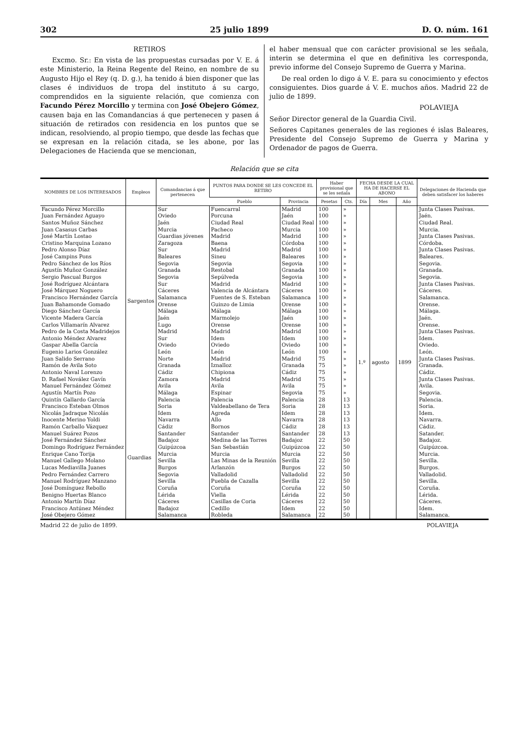302 25 julio 1899 D. O. núm. 161
RETIROS
Excmo. Sr.: En vista de las propuestas cursadas por V. E. á este Ministerio, la Reina Regente del Reino, en nombre de su Augusto Hijo el Rey (q. D. g.), ha tenido á bien disponer que las clases é individuos de tropa del instituto á su cargo, comprendidos en la siguiente relación, que comienza con Facundo Pérez Morcillo y termina con José Obejero Gómez, causen baja en las Comandancias á que pertenecen y pasen á situación de retirados con residencia en los puntos que se indican, resolviendo, al propio tiempo, que desde las fechas que se expresan en la relación citada, se les abone, por las Delegaciones de Hacienda que se mencionan,
el haber mensual que con carácter provisional se les señala, interin se determina el que en definitiva les corresponda, previo informe del Consejo Supremo de Guerra y Marina.
De real orden lo digo á V. E. para su conocimiento y efectos consiguientes. Dios guarde á V. E. muchos años. Madrid 22 de julio de 1899.
POLAVIEJA
Señor Director general de la Guardia Civil.
Señores Capitanes generales de las regiones é islas Baleares, Presidente del Consejo Supremo de Guerra y Marina y Ordenador de pagos de Guerra.
Relación que se cita
| NOMBRES DE LOS INTERESADOS | Empleos | Comandancias á que pertenecen | PUNTOS PARA DONDE SE LES CONCEDE EL RETIRO | | Haber provisional que se les señala | | FECHA DESDE LA CUAL HA DE HACERSE EL ABONO | | | Delegaciones de Hacienda que deben satisfacer los haberes |
| --- | --- | --- | --- | --- | --- | --- | --- | --- | --- | --- |
| | | | Pueblo | Provincia | Pesetas | Cts. | Día | Mes | Año | |
| Facundo Pérez Morcillo | Sargentos | Sur | Fuencarral | Madrid | 100 | » | 1.º | agosto | 1899 | Junta Clases Pasivas. |
| Juan Fernández Aguayo | | Oviedo | Porcuna | Jaén | 100 | » | | | | Jaén. |
| Santos Muñoz Sánchez | | Jaén | Ciudad Real | Ciudad Real | 100 | » | | | | Ciudad Real. |
| Juan Casasus Carbas | | Murcia | Pacheco | Murcia | 100 | » | | | | Murcia. |
| José Martín Lostao | | Guardias jóvenes | Madrid | Madrid | 100 | » | | | | Junta Clases Pasivas. |
| Cristino Marquina Lozano | | Zaragoza | Baena | Córdoba | 100 | » | | | | Córdoba. |
| Pedro Alonso Díaz | | Sur | Madrid | Madrid | 100 | » | | | | Junta Clases Pasivas. |
| José Campins Pons | | Baleares | Sineu | Baleares | 100 | » | | | | Baleares. |
| Pedro Sánchez de los Ríos | | Segovia | Segovia | Segovia | 100 | » | | | | Segovia. |
| Agustín Muñoz González | | Granada | Restobal | Granada | 100 | » | | | | Granada. |
| Sergio Pascual Burgos | | Segovia | Sepúlveda | Segovia | 100 | » | | | | Segovia. |
| José Rodríguez Alcántara | | Sur | Madrid | Madrid | 100 | » | | | | Junta Clases Pasivas. |
| José Márquez Noguero | | Cáceres | Valencia de Alcántara | Cáceres | 100 | » | | | | Cáceres. |
| Francisco Hernández García | | Salamanca | Fuentes de S. Esteban | Salamanca | 100 | » | | | | Salamanca. |
| Juan Bahamonde Gomado | | Orense | Guinzo de Limia | Orense | 100 | » | | | | Orense. |
| Diego Sánchez García | | Málaga | Málaga | Málaga | 100 | » | | | | Málaga. |
| Vicente Madera García | | Jaén | Marmolejo | Jaén | 100 | » | | | | Jaén. |
| Carlos Villamarín Alvarez | | Lugo | Orense | Orense | 100 | » | | | | Orense. |
| Pedro de la Costa Madridejos | | Madrid | Madrid | Madrid | 100 | » | | | | Junta Clases Pasivas. |
| Antonio Méndez Alvarez | | Sur | Idem | Idem | 100 | » | | | | Idem. |
| Gaspar Abella García | | Oviedo | Oviedo | Oviedo | 100 | » | | | | Oviedo. |
| Eugenio Larios González | | León | León | León | 100 | » | | | | León. |
| Juan Salido Serrano | | Norte | Madrid | Madrid | 75 | » | | | | Junta Clases Pasivas. |
| Ramón de Avila Soto | | Granada | Iznalloz | Granada | 75 | » | | | | Granada. |
| Antonio Naval Lorenzo | | Cádiz | Chipiona | Cádiz | 75 | » | | | | Cádiz. |
| D. Rafael Novález Gavín | | Zamora | Madrid | Madrid | 75 | » | | | | Junta Clases Pasivas. |
| Manuel Fernández Gómez | | Avila | Avila | Avila | 75 | » | | | | Avila. |
| Agustín Martín Pozo | | Málaga | Espinar | Segovia | 75 | » | | | | Segovia. |
| Quintín Gallardo García | Guardias | Palencia | Palencia | Palencia | 28 | 13 | | | | Palencia. |
| Francisco Esteban Olmos | | Soria | Valdeabellano de Tera | Soria | 28 | 13 | | | | Soria. |
| Nicolás Jadraque Nicolás | | Idem | Agreda | Idem | 28 | 13 | | | | Idem. |
| Inocente Merino Yoldi | | Navarra | Allo | Navarra | 28 | 13 | | | | Navarra. |
| Ramón Carballo Vázquez | | Cádiz | Bornos | Cádiz | 28 | 13 | | | | Cádiz. |
| Manuel Suárez Pozos | | Santander | Santander | Santander | 28 | 13 | | | | Satander. |
| José Fernández Sánchez | | Badajoz | Medina de las Torres | Badajoz | 22 | 50 | | | | Badajoz. |
| Domingo Rodríguez Fernández | | Guipúzcoa | San Sebastián | Guipúzcoa | 22 | 50 | | | | Guipúzcoa. |
| Enrique Cano Torija | | Murcia | Murcia | Murcia | 22 | 50 | | | | Murcia. |
| Manuel Gallego Molano | | Sevilla | Las Minas de la Reunión | Sevilla | 22 | 50 | | | | Sevilla. |
| Lucas Mediavilla Juanes | | Burgos | Arlanzón | Burgos | 22 | 50 | | | | Burgos. |
| Pedro Fernández Carrero | | Segovia | Valladolid | Valladolid | 22 | 50 | | | | Valladolid. |
| Manuel Rodríguez Manzano | | Sevilla | Puebla de Cazalla | Sevilla | 22 | 50 | | | | Sevilla. |
| José Domínguez Rebollo | | Coruña | Coruña | Coruña | 22 | 50 | | | | Coruña. |
| Benigno Huertas Blanco | | Lérida | Viella | Lérida | 22 | 50 | | | | Lérida. |
| Antonio Martín Díaz | | Cáceres | Casillas de Coria | Cáceres | 22 | 50 | | | | Cáceres. |
| Francisco Antúnez Méndez | | Badajoz | Cedillo | Idem | 22 | 50 | | | | Idem. |
| José Obejero Gómez | | Salamanca | Robleda | Salamanca | 22 | 50 | | | | Salamanca. |
Madrid 22 de julio de 1899. POLAVIEJA